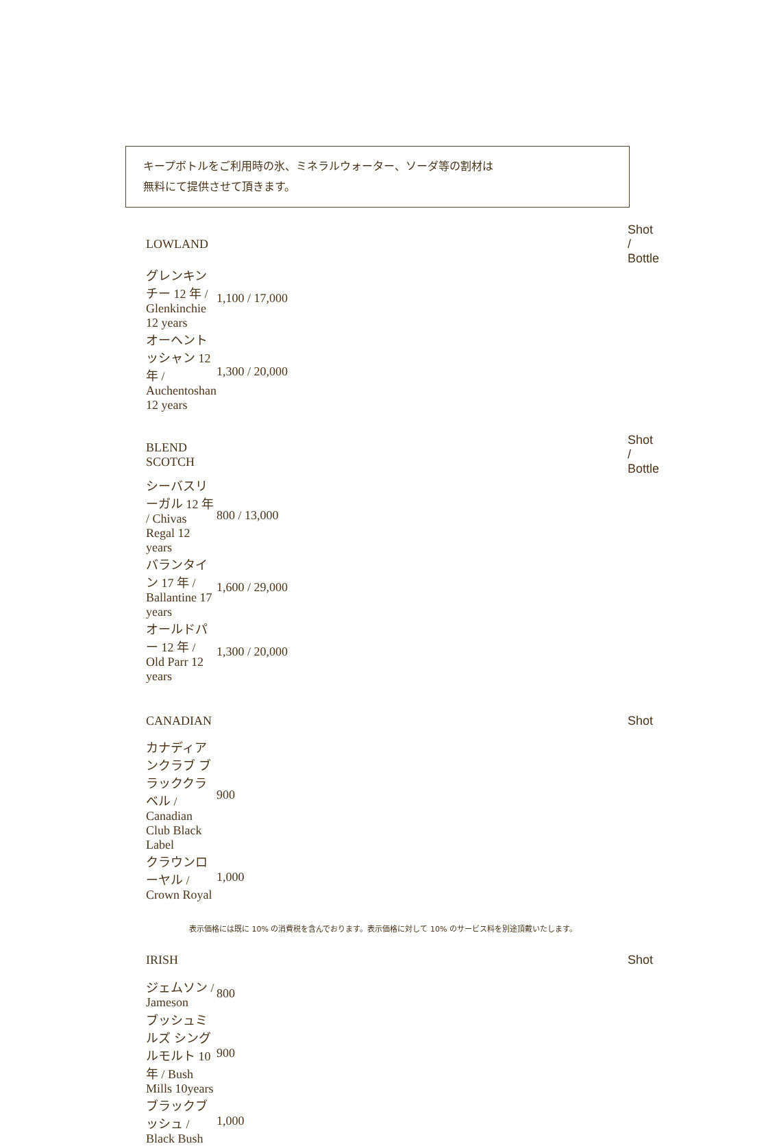キープボトルをご利用時の氷、ミネラルウォーター、ソーダ等の割材は
無料にて提供させて頂きます。
| LOWLAND | Shot / Bottle |
| --- | --- |
| グレンキンチー 12 年 / Glenkinchie 12 years | 1,100 / 17,000 |
| オーヘントッシャン 12 年 / Auchentoshan 12 years | 1,300 / 20,000 |
| BLEND SCOTCH | Shot / Bottle |
| シーバスリーガル 12 年 / Chivas Regal 12 years | 800 / 13,000 |
| バランタイン 17 年 / Ballantine 17 years | 1,600 / 29,000 |
| オールドパー 12 年 / Old Parr 12 years | 1,300 / 20,000 |
| CANADIAN | Shot |
| カナディアンクラブ ブラッククラベル / Canadian Club Black Label | 900 |
| クラウンローヤル / Crown Royal | 1,000 |
| IRISH | Shot |
| ジェムソン / Jameson | 800 |
| ブッシュミルズ シングルモルト 10 年 / Bush Mills 10years | 900 |
| ブラックブッシュ / Black Bush | 1,000 |
表示価格には既に 10% の消費税を含んでおります。表示価格に対して 10% のサービス料を別途頂戴いたします。